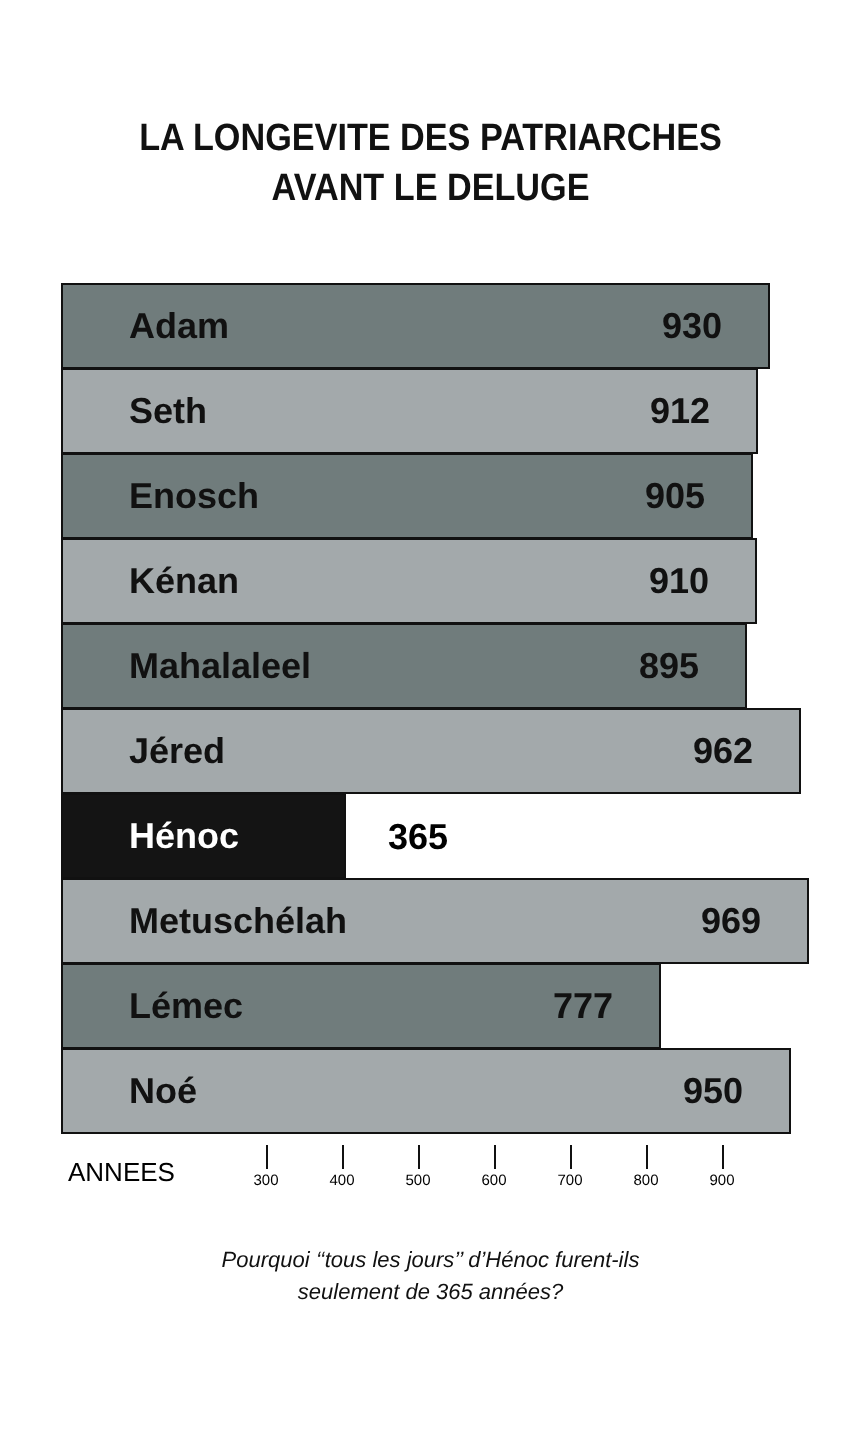LA LONGEVITE DES PATRIARCHES
AVANT LE DELUGE
Adam 930
Seth 912
Enosch 905
Kénan 910
Mahalaleel 895
Jéred 962
Hénoc
365
Metuschélah 969
Lémec 777
Noé 950
ANNEES 300 400 500 600 700 800 900
Pourquoi ‘‘tous les jours’’ d’Hénoc furent-ils
seulement de 365 années?